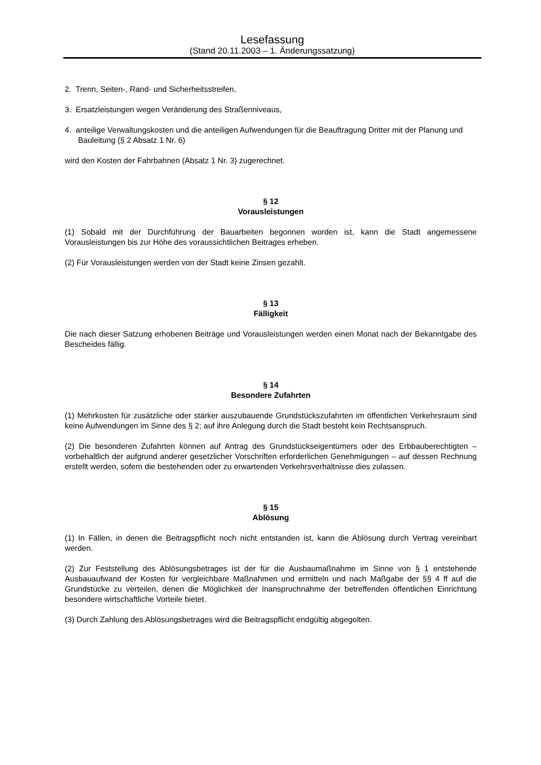Lesefassung
(Stand 20.11.2003 – 1. Änderungssatzung)
2. Trenn, Seiten-, Rand- und Sicherheitsstreifen,
3. Ersatzleistungen wegen Veränderung des Straßenniveaus,
4. anteilige Verwaltungskosten und die anteiligen Aufwendungen für die Beauftragung Dritter mit der Planung und Bauleitung (§ 2 Absatz 1 Nr. 6)
wird den Kosten der Fahrbahnen (Absatz 1 Nr. 3) zugerechnet.
§ 12
Vorausleistungen
(1) Sobald mit der Durchführung der Bauarbeiten begonnen worden ist, kann die Stadt angemessene Vorausleistungen bis zur Höhe des voraussichtlichen Beitrages erheben.
(2) Für Vorausleistungen werden von der Stadt keine Zinsen gezahlt.
§ 13
Fälligkeit
Die nach dieser Satzung erhobenen Beiträge und Vorausleistungen werden einen Monat nach der Bekanntgabe des Bescheides fällig.
§ 14
Besondere Zufahrten
(1) Mehrkosten für zusätzliche oder stärker auszubauende Grundstückszufahrten im öffentlichen Verkehrsraum sind keine Aufwendungen im Sinne des § 2; auf ihre Anlegung durch die Stadt besteht kein Rechtsanspruch.
(2) Die besonderen Zufahrten können auf Antrag des Grundstückseigentümers oder des Erbbauberechtigten – vorbehaltlich der aufgrund anderer gesetzlicher Vorschriften erforderlichen Genehmigungen – auf dessen Rechnung erstellt werden, sofern die bestehenden oder zu erwartenden Verkehrsverhältnisse dies zulassen.
§ 15
Ablösung
(1) In Fällen, in denen die Beitragspflicht noch nicht entstanden ist, kann die Ablösung durch Vertrag vereinbart werden.
(2) Zur Feststellung des Ablösungsbetrages ist der für die Ausbaumaßnahme im Sinne von § 1 entstehende Ausbauaufwand der Kosten für vergleichbare Maßnahmen und ermitteln und nach Maßgabe der §§ 4 ff auf die Grundstücke zu verteilen, denen die Möglichkeit der Inanspruchnahme der betreffenden öffentlichen Einrichtung besondere wirtschaftliche Vorteile bietet.
(3) Durch Zahlung des Ablösungsbetrages wird die Beitragspflicht endgültig abgegolten.